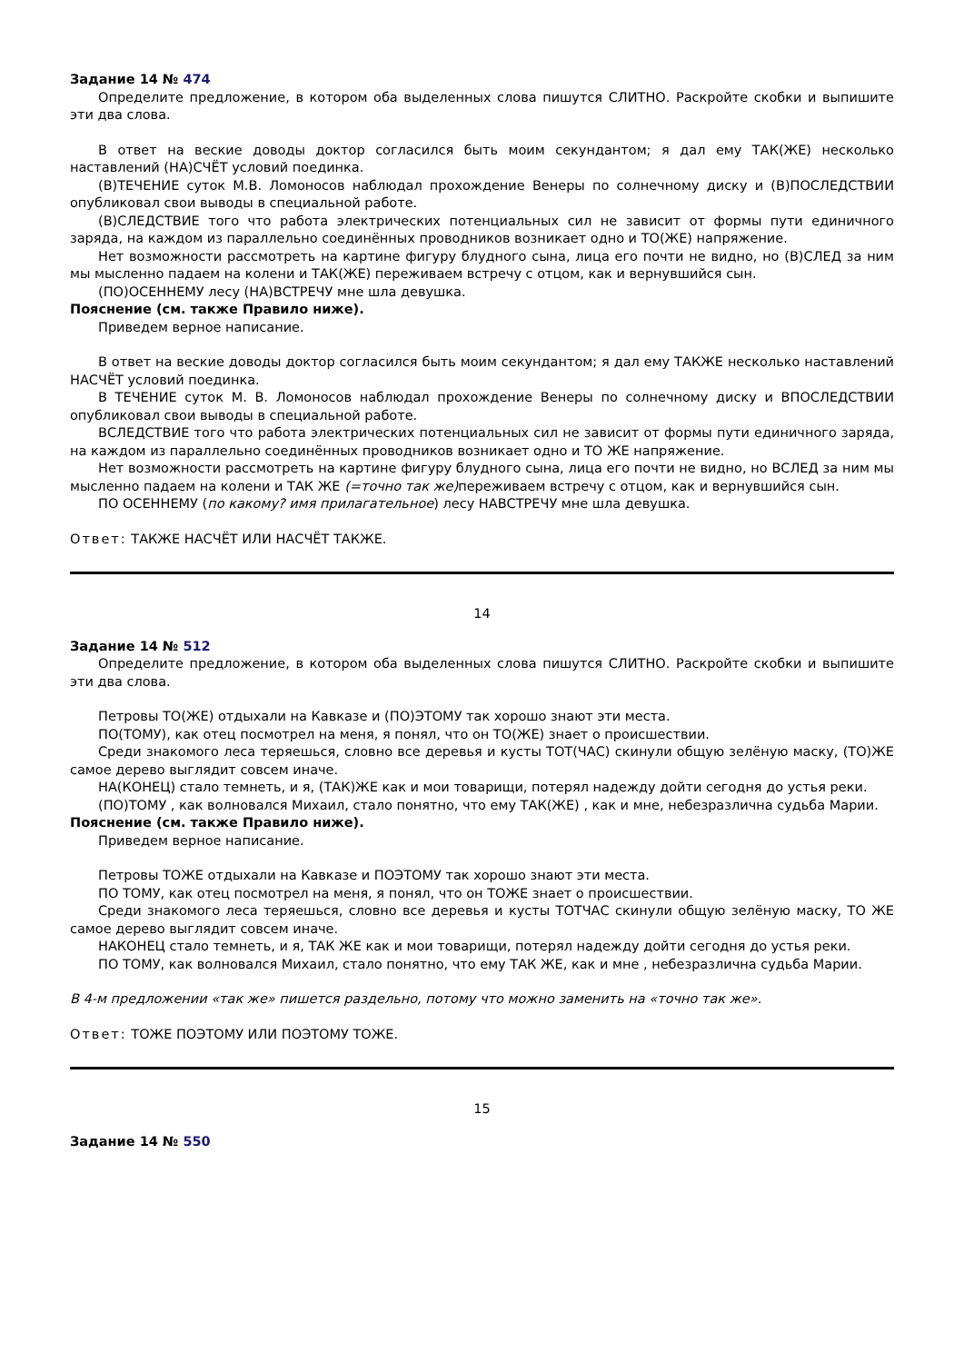Задание 14 № 474
Определите предложение, в котором оба выделенных слова пишутся СЛИТНО. Раскройте скобки и выпишите эти два слова.
В ответ на веские доводы доктор согласился быть моим секундантом; я дал ему ТАК(ЖЕ) несколько наставлений (НА)СЧЁТ условий поединка.
(В)ТЕЧЕНИЕ суток М.В. Ломоносов наблюдал прохождение Венеры по солнечному диску и (В)ПОСЛЕДСТВИИ опубликовал свои выводы в специальной работе.
(В)СЛЕДСТВИЕ того что работа электрических потенциальных сил не зависит от формы пути единичного заряда, на каждом из параллельно соединённых проводников возникает одно и ТО(ЖЕ) напряжение.
Нет возможности рассмотреть на картине фигуру блудного сына, лица его почти не видно, но (В)СЛЕД за ним мы мысленно падаем на колени и ТАК(ЖЕ) переживаем встречу с отцом, как и вернувшийся сын.
(ПО)ОСЕННЕМУ лесу (НА)ВСТРЕЧУ мне шла девушка.
Пояснение (см. также Правило ниже).
Приведем верное написание.
В ответ на веские доводы доктор согласился быть моим секундантом; я дал ему ТАКЖЕ несколько наставлений НАСЧЁТ условий поединка.
В ТЕЧЕНИЕ суток М. В. Ломоносов наблюдал прохождение Венеры по солнечному диску и ВПОСЛЕДСТВИИ опубликовал свои выводы в специальной работе.
ВСЛЕДСТВИЕ того что работа электрических потенциальных сил не зависит от формы пути единичного заряда, на каждом из параллельно соединённых проводников возникает одно и ТО ЖЕ напряжение.
Нет возможности рассмотреть на картине фигуру блудного сына, лица его почти не видно, но ВСЛЕД за ним мы мысленно падаем на колени и ТАК ЖЕ (=точно так же) переживаем встречу с отцом, как и вернувшийся сын.
ПО ОСЕННЕМУ (по какому? имя прилагательное) лесу НАВСТРЕЧУ мне шла девушка.
Ответ: ТАКЖЕ НАСЧЁТ ИЛИ НАСЧЁТ ТАКЖЕ.
14
Задание 14 № 512
Определите предложение, в котором оба выделенных слова пишутся СЛИТНО. Раскройте скобки и выпишите эти два слова.
Петровы ТО(ЖЕ) отдыхали на Кавказе и (ПО)ЭТОМУ так хорошо знают эти места.
ПО(ТОМУ), как отец посмотрел на меня, я понял, что он ТО(ЖЕ) знает о происшествии.
Среди знакомого леса теряешься, словно все деревья и кусты ТОТ(ЧАС) скинули общую зелёную маску, (ТО)ЖЕ самое дерево выглядит совсем иначе.
НА(КОНЕЦ) стало темнеть, и я, (ТАК)ЖЕ как и мои товарищи, потерял надежду дойти сегодня до устья реки.
(ПО)ТОМУ , как волновался Михаил, стало понятно, что ему ТАК(ЖЕ) , как и мне, небезразлична судьба Марии.
Пояснение (см. также Правило ниже).
Приведем верное написание.
Петровы ТОЖЕ отдыхали на Кавказе и ПОЭТОМУ так хорошо знают эти места.
ПО ТОМУ, как отец посмотрел на меня, я понял, что он ТОЖЕ знает о происшествии.
Среди знакомого леса теряешься, словно все деревья и кусты ТОТЧАС скинули общую зелёную маску, ТО ЖЕ самое дерево выглядит совсем иначе.
НАКОНЕЦ стало темнеть, и я, ТАК ЖЕ как и мои товарищи, потерял надежду дойти сегодня до устья реки.
ПО ТОМУ, как волновался Михаил, стало понятно, что ему ТАК ЖЕ, как и мне , небезразлична судьба Марии.
В 4-м предложении «так же» пишется раздельно, потому что можно заменить на «точно так же».
Ответ: ТОЖЕ ПОЭТОМУ ИЛИ ПОЭТОМУ ТОЖЕ.
15
Задание 14 № 550